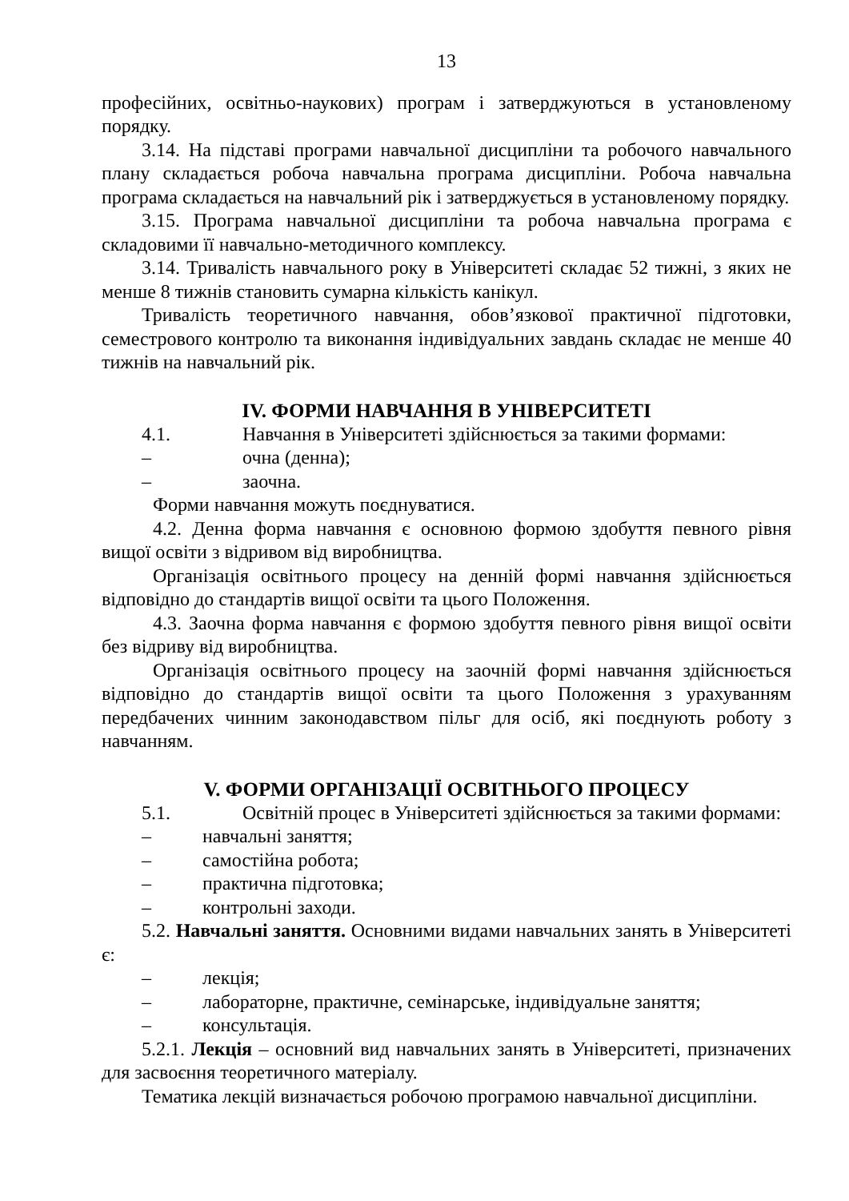13
професійних, освітньо-наукових) програм і затверджуються в установленому порядку.
3.14. На підставі програми навчальної дисципліни та робочого навчального плану складається робоча навчальна програма дисципліни. Робоча навчальна програма складається на навчальний рік і затверджується в установленому порядку.
3.15. Програма навчальної дисципліни та робоча навчальна програма є складовими її навчально-методичного комплексу.
3.14. Тривалість навчального року в Університеті складає 52 тижні, з яких не менше 8 тижнів становить сумарна кількість канікул.
Тривалість теоретичного навчання, обов’язкової практичної підготовки, семестрового контролю та виконання індивідуальних завдань складає не менше 40 тижнів на навчальний рік.
IV. ФОРМИ НАВЧАННЯ В УНІВЕРСИТЕТІ
4.1. Навчання в Університеті здійснюється за такими формами:
– очна (денна);
– заочна.
Форми навчання можуть поєднуватися.
4.2. Денна форма навчання є основною формою здобуття певного рівня вищої освіти з відривом від виробництва.
Організація освітнього процесу на денній формі навчання здійснюється відповідно до стандартів вищої освіти та цього Положення.
4.3. Заочна форма навчання є формою здобуття певного рівня вищої освіти без відриву від виробництва.
Організація освітнього процесу на заочній формі навчання здійснюється відповідно до стандартів вищої освіти та цього Положення з урахуванням передбачених чинним законодавством пільг для осіб, які поєднують роботу з навчанням.
V. ФОРМИ ОРГАНІЗАЦІЇ ОСВІТНЬОГО ПРОЦЕСУ
5.1. Освітній процес в Університеті здійснюється за такими формами:
– навчальні заняття;
– самостійна робота;
– практична підготовка;
– контрольні заходи.
5.2. Навчальні заняття. Основними видами навчальних занять в Університеті є:
– лекція;
– лабораторне, практичне, семінарське, індивідуальне заняття;
– консультація.
5.2.1. Лекція – основний вид навчальних занять в Університеті, призначених для засвоєння теоретичного матеріалу.
Тематика лекцій визначається робочою програмою навчальної дисципліни.